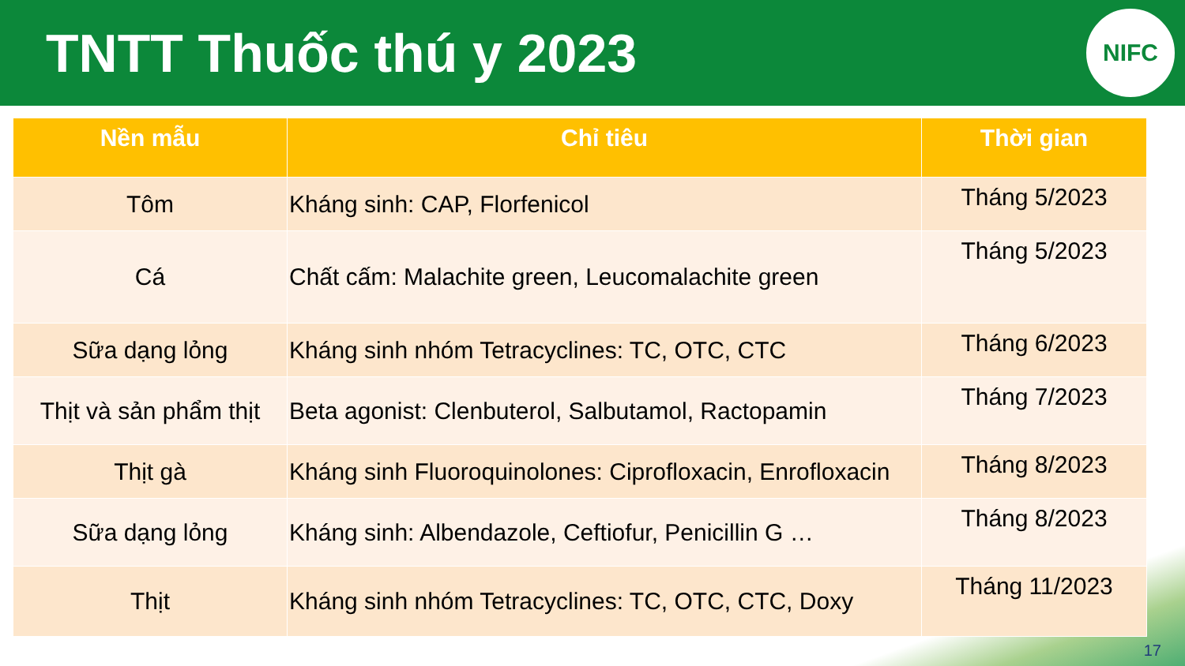TNTT Thuốc thú y 2023
NIFC
| Nền mẫu | Chỉ tiêu | Thời gian |
| --- | --- | --- |
| Tôm | Kháng sinh: CAP, Florfenicol | Tháng 5/2023 |
| Cá | Chất cấm: Malachite green, Leucomalachite green | Tháng 5/2023 |
| Sữa dạng lỏng | Kháng sinh nhóm Tetracyclines: TC, OTC, CTC | Tháng 6/2023 |
| Thịt và sản phẩm thịt | Beta agonist: Clenbuterol, Salbutamol, Ractopamin | Tháng 7/2023 |
| Thịt gà | Kháng sinh Fluoroquinolones: Ciprofloxacin, Enrofloxacin | Tháng 8/2023 |
| Sữa dạng lỏng | Kháng sinh: Albendazole, Ceftiofur, Penicillin G … | Tháng 8/2023 |
| Thịt | Kháng sinh nhóm Tetracyclines: TC, OTC, CTC, Doxy | Tháng 11/2023 |
17